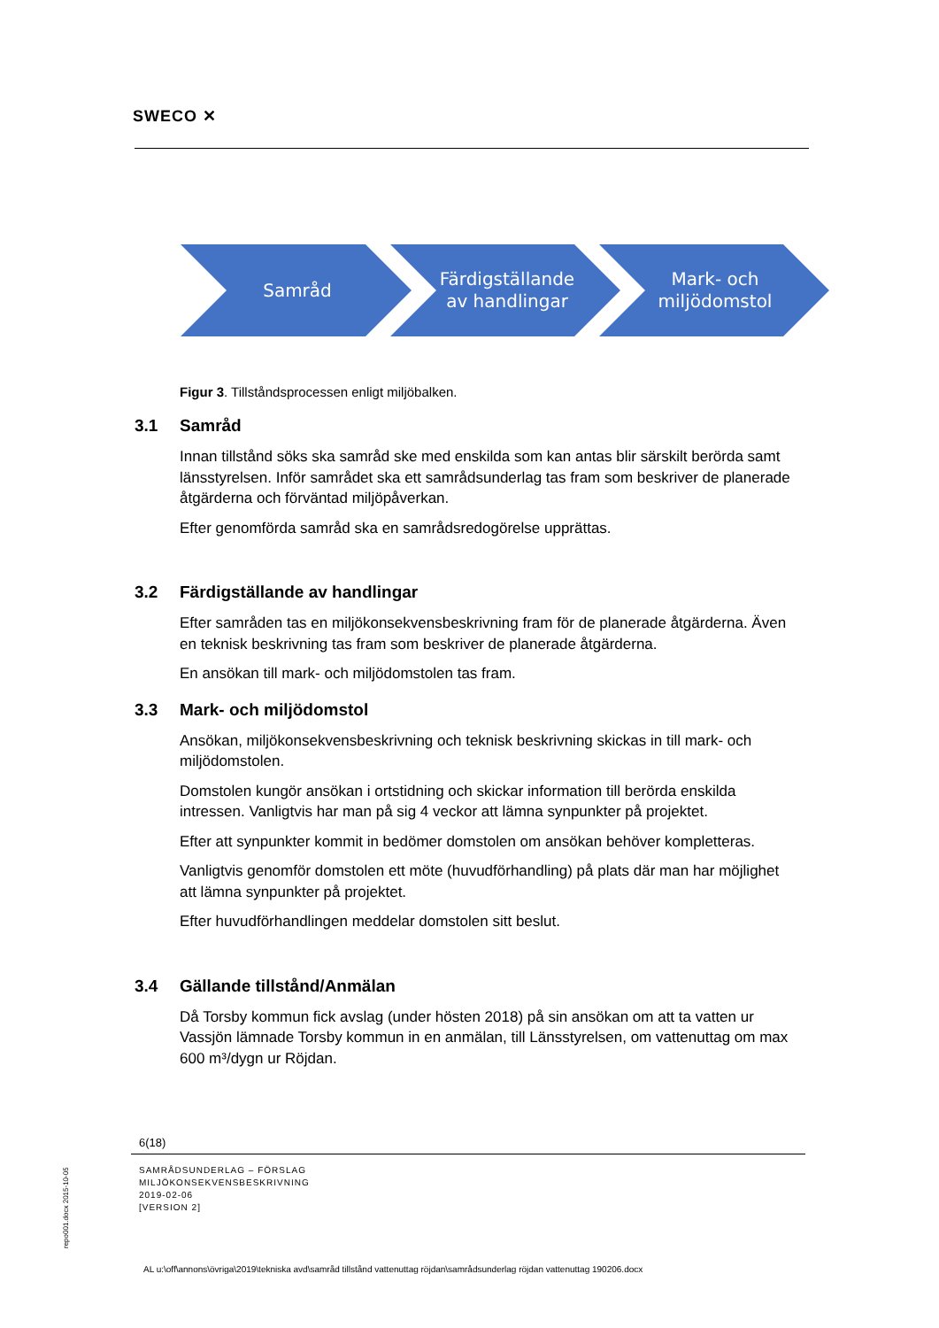SWECO ✕
Samråd
Färdigställande
av handlingar
Mark- och
miljödomstol
Figur 3. Tillståndsprocessen enligt miljöbalken.
3.1 Samråd
Innan tillstånd söks ska samråd ske med enskilda som kan antas blir särskilt berörda samt länsstyrelsen. Inför samrådet ska ett samrådsunderlag tas fram som beskriver de planerade åtgärderna och förväntad miljöpåverkan.
Efter genomförda samråd ska en samrådsredogörelse upprättas.
3.2 Färdigställande av handlingar
Efter samråden tas en miljökonsekvensbeskrivning fram för de planerade åtgärderna. Även en teknisk beskrivning tas fram som beskriver de planerade åtgärderna.
En ansökan till mark- och miljödomstolen tas fram.
3.3 Mark- och miljödomstol
Ansökan, miljökonsekvensbeskrivning och teknisk beskrivning skickas in till mark- och miljödomstolen.
Domstolen kungör ansökan i ortstidning och skickar information till berörda enskilda intressen. Vanligtvis har man på sig 4 veckor att lämna synpunkter på projektet.
Efter att synpunkter kommit in bedömer domstolen om ansökan behöver kompletteras.
Vanligtvis genomför domstolen ett möte (huvudförhandling) på plats där man har möjlighet att lämna synpunkter på projektet.
Efter huvudförhandlingen meddelar domstolen sitt beslut.
3.4 Gällande tillstånd/Anmälan
Då Torsby kommun fick avslag (under hösten 2018) på sin ansökan om att ta vatten ur Vassjön lämnade Torsby kommun in en anmälan, till Länsstyrelsen, om vattenuttag om max 600 m³/dygn ur Röjdan.
6(18)
SAMRÅDSUNDERLAG – FÖRSLAG
MILJÖKONSEKVENSBESKRIVNING
2019-02-06
[VERSION 2]
repo001.docx 2015-10-05
AL u:\off\annons\övriga\2019\tekniska avd\samråd tillstånd vattenuttag röjdan\samrådsunderlag röjdan vattenuttag 190206.docx